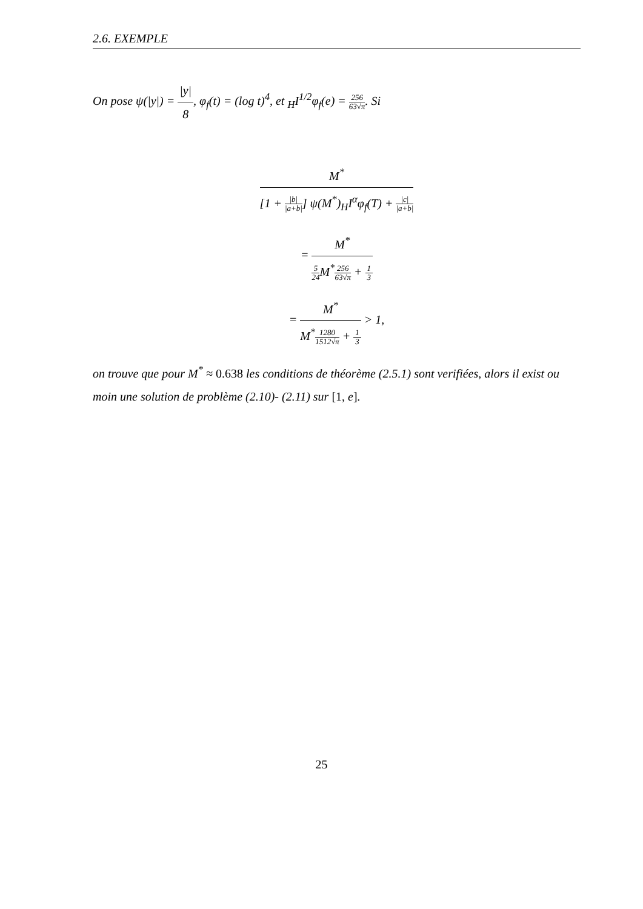2.6. EXEMPLE
On pose ψ(|y|) = |y| 8, φ<sub>f</sub>(t) = (log t)<sup>4</sup>, et <sub>H</sub>I<sup>1/2</sup>φ<sub>f</sub>(e) = 256 63√π. Si
M<sup>*</sup> [1 + |b| |a+b|] ψ(M<sup>*</sup>)<sub>H</sub>I<sup>α</sup>φ<sub>f</sub>(T) + |c| |a+b|
= M<sup>*</sup> 5 24 M<sup>*</sup>256 63√π + 1 3
= M<sup>*</sup> M<sup>*</sup>1280 1512√π + 1 3 > 1,
on trouve que pour M<sup>*</sup> ≈ 0.638 les conditions de théorème (2.5.1) sont verifiées, alors il exist ou moin une solution de problème (2.10)- (2.11) sur [1, e].
25